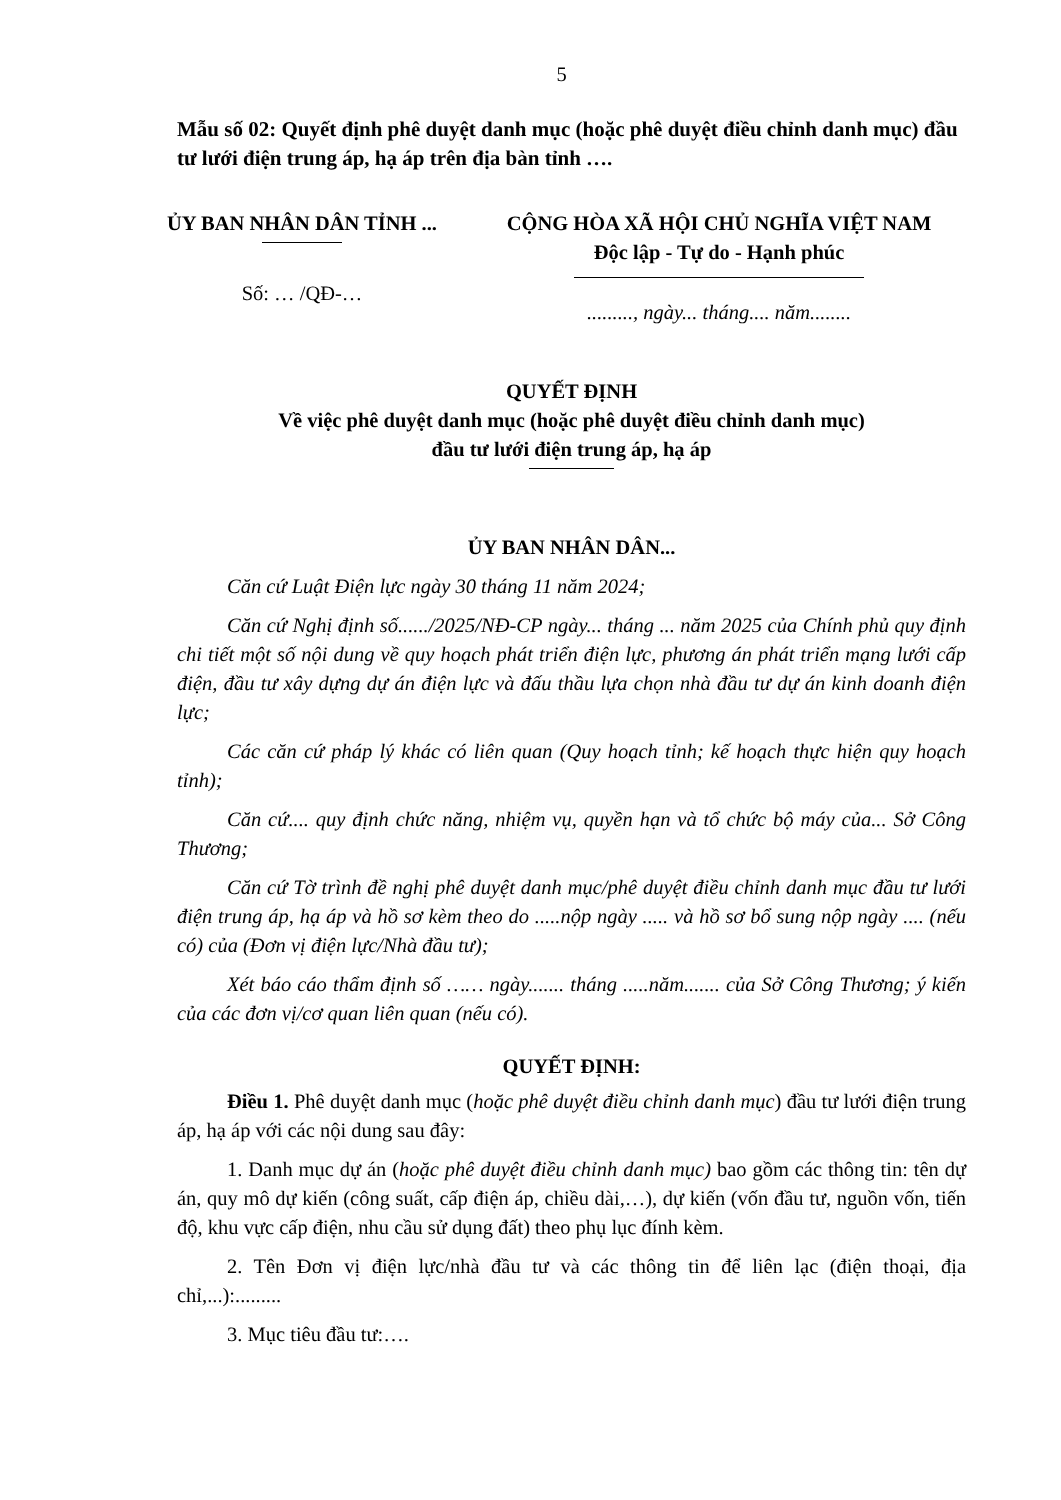5
Mẫu số 02: Quyết định phê duyệt danh mục (hoặc phê duyệt điều chỉnh danh mục) đầu tư lưới điện trung áp, hạ áp trên địa bàn tỉnh ….
ỦY BAN NHÂN DÂN TỈNH ...
Số: … /QĐ-…
CỘNG HÒA XÃ HỘI CHỦ NGHĨA VIỆT NAM
Độc lập - Tự do - Hạnh phúc
........., ngày... tháng.... năm........
QUYẾT ĐỊNH
Về việc phê duyệt danh mục (hoặc phê duyệt điều chỉnh danh mục)
đầu tư lưới điện trung áp, hạ áp
ỦY BAN NHÂN DÂN...
Căn cứ Luật Điện lực ngày 30 tháng 11 năm 2024;
Căn cứ Nghị định số....../2025/NĐ-CP ngày... tháng ... năm 2025 của Chính phủ quy định chi tiết một số nội dung về quy hoạch phát triển điện lực, phương án phát triển mạng lưới cấp điện, đầu tư xây dựng dự án điện lực và đấu thầu lựa chọn nhà đầu tư dự án kinh doanh điện lực;
Các căn cứ pháp lý khác có liên quan (Quy hoạch tỉnh; kế hoạch thực hiện quy hoạch tỉnh);
Căn cứ.... quy định chức năng, nhiệm vụ, quyền hạn và tổ chức bộ máy của... Sở Công Thương;
Căn cứ Tờ trình đề nghị phê duyệt danh mục/phê duyệt điều chỉnh danh mục đầu tư lưới điện trung áp, hạ áp và hồ sơ kèm theo do .....nộp ngày ..... và hồ sơ bổ sung nộp ngày .... (nếu có) của (Đơn vị điện lực/Nhà đầu tư);
Xét báo cáo thẩm định số …… ngày....... tháng .....năm....... của Sở Công Thương; ý kiến của các đơn vị/cơ quan liên quan (nếu có).
QUYẾT ĐỊNH:
Điều 1. Phê duyệt danh mục (hoặc phê duyệt điều chỉnh danh mục) đầu tư lưới điện trung áp, hạ áp với các nội dung sau đây:
1. Danh mục dự án (hoặc phê duyệt điều chỉnh danh mục) bao gồm các thông tin: tên dự án, quy mô dự kiến (công suất, cấp điện áp, chiều dài,…), dự kiến (vốn đầu tư, nguồn vốn, tiến độ, khu vực cấp điện, nhu cầu sử dụng đất) theo phụ lục đính kèm.
2. Tên Đơn vị điện lực/nhà đầu tư và các thông tin để liên lạc (điện thoại, địa chỉ,...):.........
3. Mục tiêu đầu tư:….